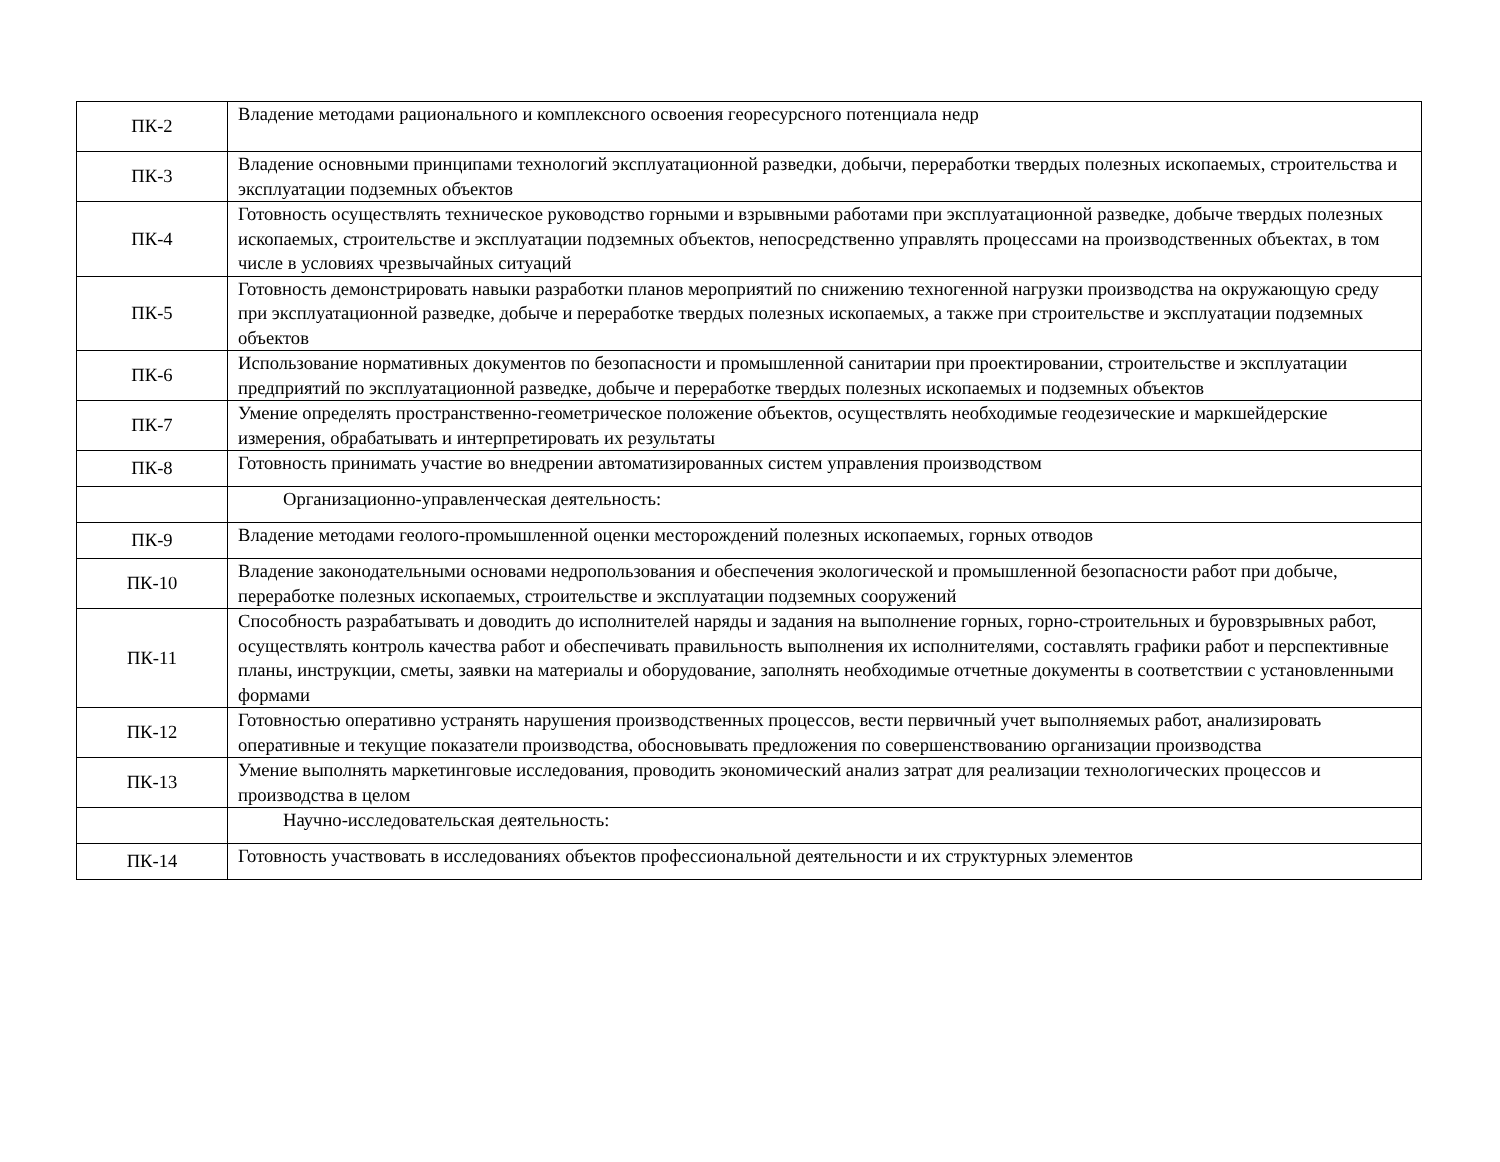| ПК-2 | Владение методами рационального и комплексного освоения георесурсного потенциала недр |
| ПК-3 | Владение основными принципами технологий эксплуатационной разведки, добычи, переработки твердых полезных ископаемых, строительства и эксплуатации подземных объектов |
| ПК-4 | Готовность осуществлять техническое руководство горными и взрывными работами при эксплуатационной разведке, добыче твердых полезных ископаемых, строительстве и эксплуатации подземных объектов, непосредственно управлять процессами на производственных объектах, в том числе в условиях чрезвычайных ситуаций |
| ПК-5 | Готовность демонстрировать навыки разработки планов мероприятий по снижению техногенной нагрузки производства на окружающую среду при эксплуатационной разведке, добыче и переработке твердых полезных ископаемых, а также при строительстве и эксплуатации подземных объектов |
| ПК-6 | Использование нормативных документов по безопасности и промышленной санитарии при проектировании, строительстве и эксплуатации предприятий по эксплуатационной разведке, добыче и переработке твердых полезных ископаемых и подземных объектов |
| ПК-7 | Умение определять пространственно-геометрическое положение объектов, осуществлять необходимые геодезические и маркшейдерские измерения, обрабатывать и интерпретировать их результаты |
| ПК-8 | Готовность принимать участие во внедрении автоматизированных систем управления производством |
| | Организационно-управленческая деятельность: |
| ПК-9 | Владение методами геолого-промышленной оценки месторождений полезных ископаемых, горных отводов |
| ПК-10 | Владение законодательными основами недропользования и обеспечения экологической и промышленной безопасности работ при добыче, переработке полезных ископаемых, строительстве и эксплуатации подземных сооружений |
| ПК-11 | Способность разрабатывать и доводить до исполнителей наряды и задания на выполнение горных, горно-строительных и буровзрывных работ, осуществлять контроль качества работ и обеспечивать правильность выполнения их исполнителями, составлять графики работ и перспективные планы, инструкции, сметы, заявки на материалы и оборудование, заполнять необходимые отчетные документы в соответствии с установленными формами |
| ПК-12 | Готовностью оперативно устранять нарушения производственных процессов, вести первичный учет выполняемых работ, анализировать оперативные и текущие показатели производства, обосновывать предложения по совершенствованию организации производства |
| ПК-13 | Умение выполнять маркетинговые исследования, проводить экономический анализ затрат для реализации технологических процессов и производства в целом |
| | Научно-исследовательская деятельность: |
| ПК-14 | Готовность участвовать в исследованиях объектов профессиональной деятельности и их структурных элементов |